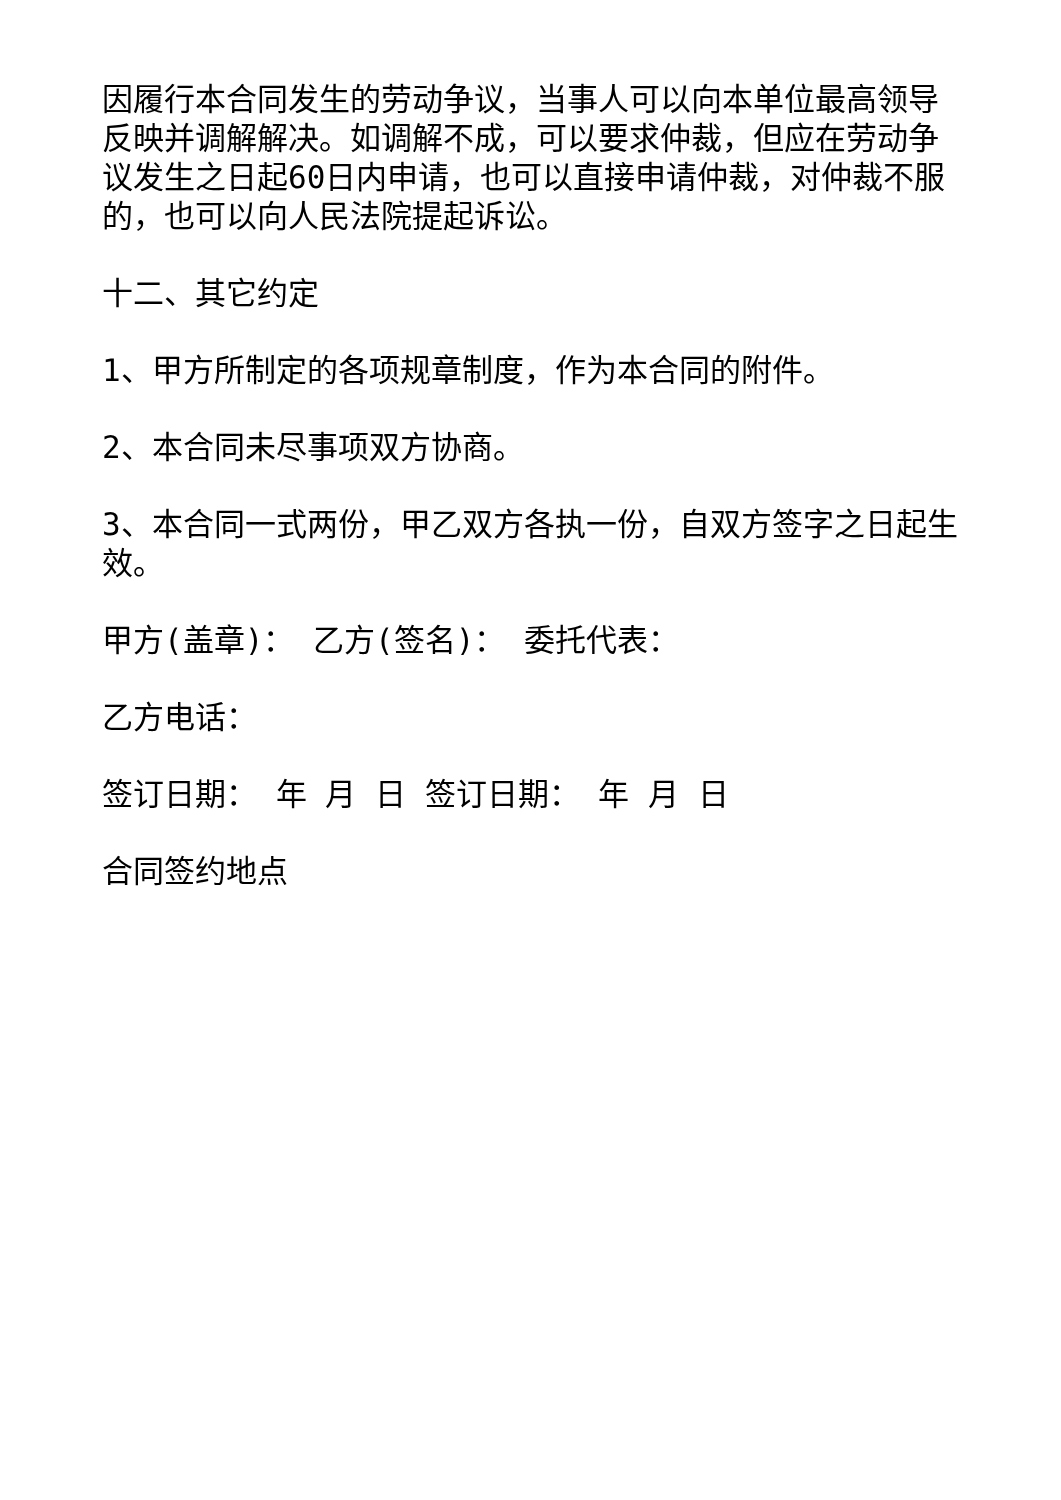因履行本合同发生的劳动争议，当事人可以向本单位最高领导反映并调解解决。如调解不成，可以要求仲裁，但应在劳动争议发生之日起60日内申请，也可以直接申请仲裁，对仲裁不服的，也可以向人民法院提起诉讼。
十二、其它约定
1、甲方所制定的各项规章制度，作为本合同的附件。
2、本合同未尽事项双方协商。
3、本合同一式两份，甲乙双方各执一份，自双方签字之日起生效。
甲方(盖章)： 乙方(签名)： 委托代表：
乙方电话：
签订日期： 年 月 日 签订日期： 年 月 日
合同签约地点